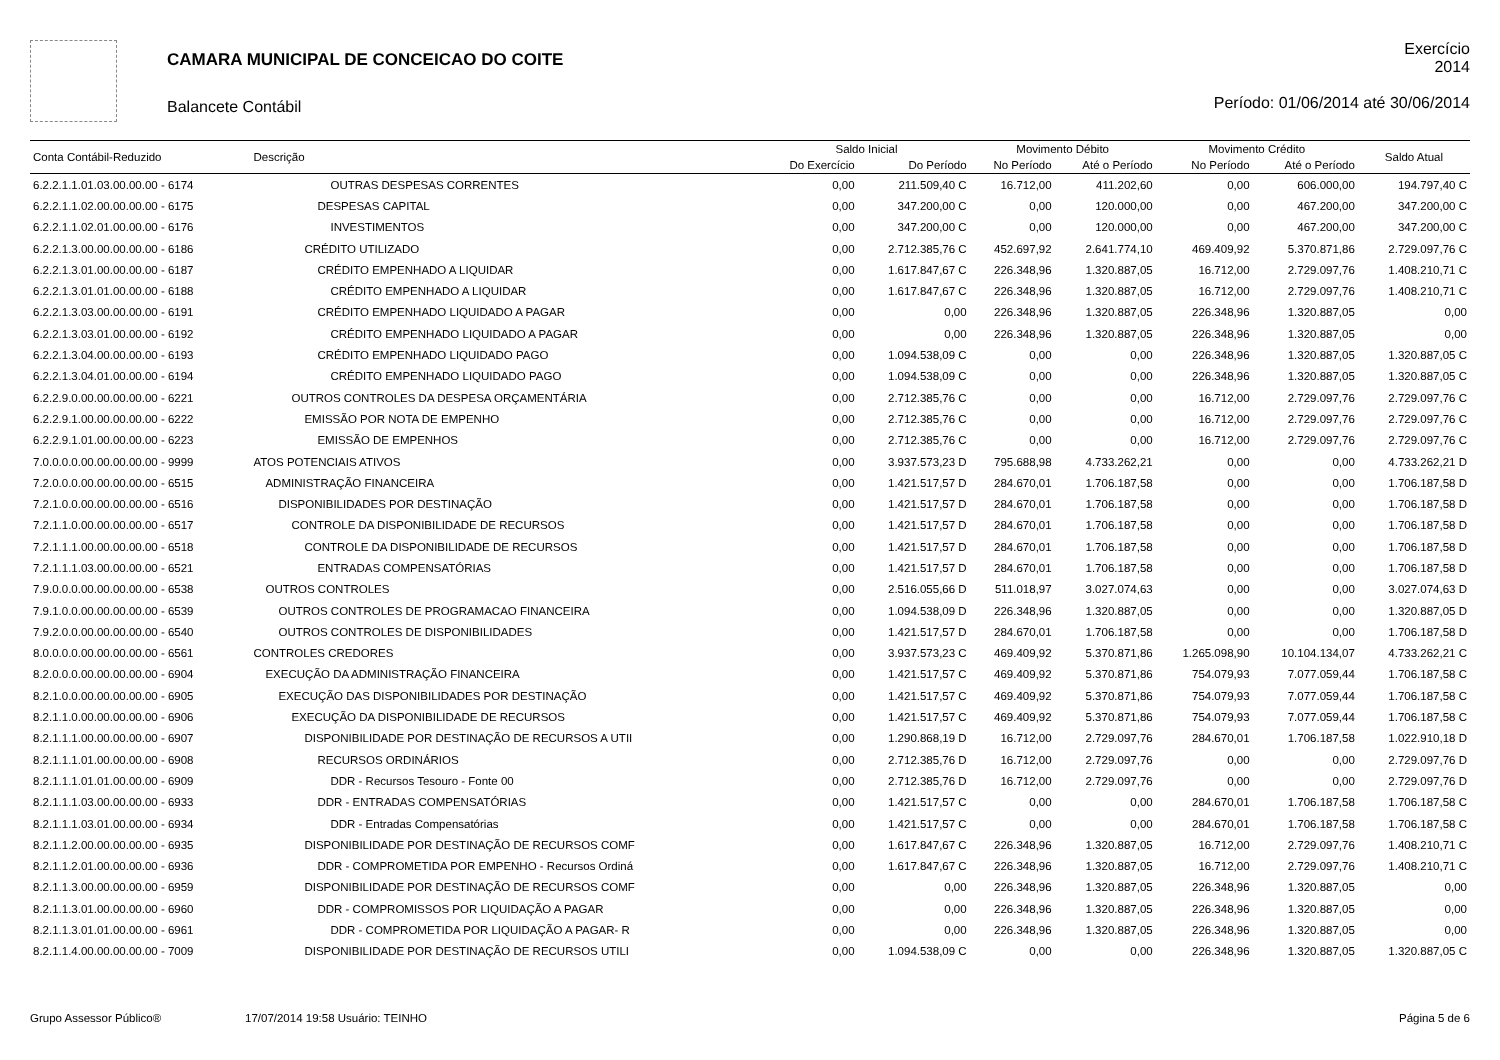CAMARA MUNICIPAL DE CONCEICAO DO COITE
Balancete Contábil
Exercício
2014
Período: 01/06/2014 até 30/06/2014
| Conta Contábil-Reduzido | Descrição | Saldo Inicial | | Movimento Débito | | Movimento Crédito | | Saldo Atual |
| --- | --- | --- | --- | --- | --- | --- | --- | --- |
| | | Do Exercício | Do Período | No Período | Até o Período | No Período | Até o Período | |
| 6.2.2.1.1.01.03.00.00.00 - 6174 | OUTRAS DESPESAS CORRENTES | 0,00 | 211.509,40 C | 16.712,00 | 411.202,60 | 0,00 | 606.000,00 | 194.797,40 C |
| 6.2.2.1.1.02.00.00.00.00 - 6175 | DESPESAS CAPITAL | 0,00 | 347.200,00 C | 0,00 | 120.000,00 | 0,00 | 467.200,00 | 347.200,00 C |
| 6.2.2.1.1.02.01.00.00.00 - 6176 | INVESTIMENTOS | 0,00 | 347.200,00 C | 0,00 | 120.000,00 | 0,00 | 467.200,00 | 347.200,00 C |
| 6.2.2.1.3.00.00.00.00.00 - 6186 | CRÉDITO UTILIZADO | 0,00 | 2.712.385,76 C | 452.697,92 | 2.641.774,10 | 469.409,92 | 5.370.871,86 | 2.729.097,76 C |
| 6.2.2.1.3.01.00.00.00.00 - 6187 | CRÉDITO EMPENHADO A LIQUIDAR | 0,00 | 1.617.847,67 C | 226.348,96 | 1.320.887,05 | 16.712,00 | 2.729.097,76 | 1.408.210,71 C |
| 6.2.2.1.3.01.01.00.00.00 - 6188 | CRÉDITO EMPENHADO A LIQUIDAR | 0,00 | 1.617.847,67 C | 226.348,96 | 1.320.887,05 | 16.712,00 | 2.729.097,76 | 1.408.210,71 C |
| 6.2.2.1.3.03.00.00.00.00 - 6191 | CRÉDITO EMPENHADO LIQUIDADO A PAGAR | 0,00 | 0,00 | 226.348,96 | 1.320.887,05 | 226.348,96 | 1.320.887,05 | 0,00 |
| 6.2.2.1.3.03.01.00.00.00 - 6192 | CRÉDITO EMPENHADO LIQUIDADO A PAGAR | 0,00 | 0,00 | 226.348,96 | 1.320.887,05 | 226.348,96 | 1.320.887,05 | 0,00 |
| 6.2.2.1.3.04.00.00.00.00 - 6193 | CRÉDITO EMPENHADO LIQUIDADO PAGO | 0,00 | 1.094.538,09 C | 0,00 | 0,00 | 226.348,96 | 1.320.887,05 | 1.320.887,05 C |
| 6.2.2.1.3.04.01.00.00.00 - 6194 | CRÉDITO EMPENHADO LIQUIDADO PAGO | 0,00 | 1.094.538,09 C | 0,00 | 0,00 | 226.348,96 | 1.320.887,05 | 1.320.887,05 C |
| 6.2.2.9.0.00.00.00.00.00 - 6221 | OUTROS CONTROLES DA DESPESA ORÇAMENTÁRIA | 0,00 | 2.712.385,76 C | 0,00 | 0,00 | 16.712,00 | 2.729.097,76 | 2.729.097,76 C |
| 6.2.2.9.1.00.00.00.00.00 - 6222 | EMISSÃO POR NOTA DE EMPENHO | 0,00 | 2.712.385,76 C | 0,00 | 0,00 | 16.712,00 | 2.729.097,76 | 2.729.097,76 C |
| 6.2.2.9.1.01.00.00.00.00 - 6223 | EMISSÃO DE EMPENHOS | 0,00 | 2.712.385,76 C | 0,00 | 0,00 | 16.712,00 | 2.729.097,76 | 2.729.097,76 C |
| 7.0.0.0.0.00.00.00.00.00 - 9999 | ATOS POTENCIAIS ATIVOS | 0,00 | 3.937.573,23 D | 795.688,98 | 4.733.262,21 | 0,00 | 0,00 | 4.733.262,21 D |
| 7.2.0.0.0.00.00.00.00.00 - 6515 | ADMINISTRAÇÃO FINANCEIRA | 0,00 | 1.421.517,57 D | 284.670,01 | 1.706.187,58 | 0,00 | 0,00 | 1.706.187,58 D |
| 7.2.1.0.0.00.00.00.00.00 - 6516 | DISPONIBILIDADES POR DESTINAÇÃO | 0,00 | 1.421.517,57 D | 284.670,01 | 1.706.187,58 | 0,00 | 0,00 | 1.706.187,58 D |
| 7.2.1.1.0.00.00.00.00.00 - 6517 | CONTROLE DA DISPONIBILIDADE DE RECURSOS | 0,00 | 1.421.517,57 D | 284.670,01 | 1.706.187,58 | 0,00 | 0,00 | 1.706.187,58 D |
| 7.2.1.1.1.00.00.00.00.00 - 6518 | CONTROLE DA DISPONIBILIDADE DE RECURSOS | 0,00 | 1.421.517,57 D | 284.670,01 | 1.706.187,58 | 0,00 | 0,00 | 1.706.187,58 D |
| 7.2.1.1.1.03.00.00.00.00 - 6521 | ENTRADAS COMPENSATÓRIAS | 0,00 | 1.421.517,57 D | 284.670,01 | 1.706.187,58 | 0,00 | 0,00 | 1.706.187,58 D |
| 7.9.0.0.0.00.00.00.00.00 - 6538 | OUTROS CONTROLES | 0,00 | 2.516.055,66 D | 511.018,97 | 3.027.074,63 | 0,00 | 0,00 | 3.027.074,63 D |
| 7.9.1.0.0.00.00.00.00.00 - 6539 | OUTROS CONTROLES DE PROGRAMACAO FINANCEIRA | 0,00 | 1.094.538,09 D | 226.348,96 | 1.320.887,05 | 0,00 | 0,00 | 1.320.887,05 D |
| 7.9.2.0.0.00.00.00.00.00 - 6540 | OUTROS CONTROLES DE DISPONIBILIDADES | 0,00 | 1.421.517,57 D | 284.670,01 | 1.706.187,58 | 0,00 | 0,00 | 1.706.187,58 D |
| 8.0.0.0.0.00.00.00.00.00 - 6561 | CONTROLES CREDORES | 0,00 | 3.937.573,23 C | 469.409,92 | 5.370.871,86 | 1.265.098,90 | 10.104.134,07 | 4.733.262,21 C |
| 8.2.0.0.0.00.00.00.00.00 - 6904 | EXECUÇÃO DA ADMINISTRAÇÃO FINANCEIRA | 0,00 | 1.421.517,57 C | 469.409,92 | 5.370.871,86 | 754.079,93 | 7.077.059,44 | 1.706.187,58 C |
| 8.2.1.0.0.00.00.00.00.00 - 6905 | EXECUÇÃO DAS DISPONIBILIDADES POR DESTINAÇÃO | 0,00 | 1.421.517,57 C | 469.409,92 | 5.370.871,86 | 754.079,93 | 7.077.059,44 | 1.706.187,58 C |
| 8.2.1.1.0.00.00.00.00.00 - 6906 | EXECUÇÃO DA DISPONIBILIDADE DE RECURSOS | 0,00 | 1.421.517,57 C | 469.409,92 | 5.370.871,86 | 754.079,93 | 7.077.059,44 | 1.706.187,58 C |
| 8.2.1.1.1.00.00.00.00.00 - 6907 | DISPONIBILIDADE POR DESTINAÇÃO DE RECURSOS A UTII | 0,00 | 1.290.868,19 D | 16.712,00 | 2.729.097,76 | 284.670,01 | 1.706.187,58 | 1.022.910,18 D |
| 8.2.1.1.1.01.00.00.00.00 - 6908 | RECURSOS ORDINÁRIOS | 0,00 | 2.712.385,76 D | 16.712,00 | 2.729.097,76 | 0,00 | 0,00 | 2.729.097,76 D |
| 8.2.1.1.1.01.01.00.00.00 - 6909 | DDR - Recursos Tesouro - Fonte 00 | 0,00 | 2.712.385,76 D | 16.712,00 | 2.729.097,76 | 0,00 | 0,00 | 2.729.097,76 D |
| 8.2.1.1.1.03.00.00.00.00 - 6933 | DDR - ENTRADAS COMPENSATÓRIAS | 0,00 | 1.421.517,57 C | 0,00 | 0,00 | 284.670,01 | 1.706.187,58 | 1.706.187,58 C |
| 8.2.1.1.1.03.01.00.00.00 - 6934 | DDR - Entradas Compensatórias | 0,00 | 1.421.517,57 C | 0,00 | 0,00 | 284.670,01 | 1.706.187,58 | 1.706.187,58 C |
| 8.2.1.1.2.00.00.00.00.00 - 6935 | DISPONIBILIDADE POR DESTINAÇÃO DE RECURSOS COMF | 0,00 | 1.617.847,67 C | 226.348,96 | 1.320.887,05 | 16.712,00 | 2.729.097,76 | 1.408.210,71 C |
| 8.2.1.1.2.01.00.00.00.00 - 6936 | DDR - COMPROMETIDA POR EMPENHO - Recursos Ordiná | 0,00 | 1.617.847,67 C | 226.348,96 | 1.320.887,05 | 16.712,00 | 2.729.097,76 | 1.408.210,71 C |
| 8.2.1.1.3.00.00.00.00.00 - 6959 | DISPONIBILIDADE POR DESTINAÇÃO DE RECURSOS COMF | 0,00 | 0,00 | 226.348,96 | 1.320.887,05 | 226.348,96 | 1.320.887,05 | 0,00 |
| 8.2.1.1.3.01.00.00.00.00 - 6960 | DDR - COMPROMISSOS POR LIQUIDAÇÃO A PAGAR | 0,00 | 0,00 | 226.348,96 | 1.320.887,05 | 226.348,96 | 1.320.887,05 | 0,00 |
| 8.2.1.1.3.01.01.00.00.00 - 6961 | DDR - COMPROMETIDA POR LIQUIDAÇÃO A PAGAR- R | 0,00 | 0,00 | 226.348,96 | 1.320.887,05 | 226.348,96 | 1.320.887,05 | 0,00 |
| 8.2.1.1.4.00.00.00.00.00 - 7009 | DISPONIBILIDADE POR DESTINAÇÃO DE RECURSOS UTILI | 0,00 | 1.094.538,09 C | 0,00 | 0,00 | 226.348,96 | 1.320.887,05 | 1.320.887,05 C |
Grupo Assessor Público® 17/07/2014 19:58 Usuário: TEINHO Página 5 de 6